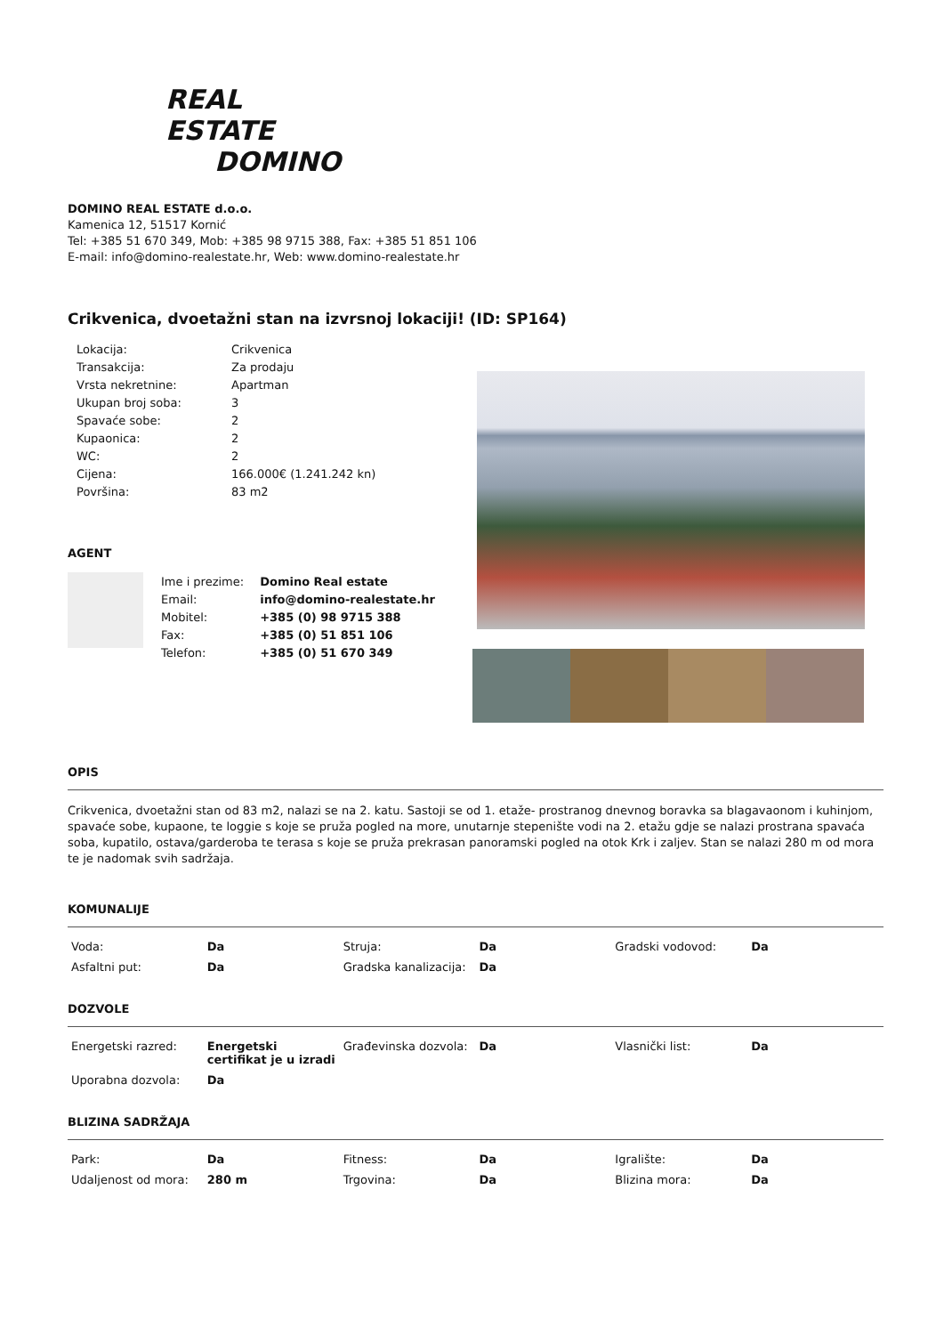REAL ESTATE
DOMINO
DOMINO REAL ESTATE d.o.o.
Kamenica 12, 51517 Kornić
Tel: +385 51 670 349, Mob: +385 98 9715 388, Fax: +385 51 851 106
E-mail: info@domino-realestate.hr, Web: www.domino-realestate.hr
Crikvenica, dvoetažni stan na izvrsnoj lokaciji! (ID: SP164)
| Lokacija: | Crikvenica |
| Transakcija: | Za prodaju |
| Vrsta nekretnine: | Apartman |
| Ukupan broj soba: | 3 |
| Spavaće sobe: | 2 |
| Kupaonica: | 2 |
| WC: | 2 |
| Cijena: | 166.000€ (1.241.242 kn) |
| Površina: | 83 m2 |
AGENT
| Ime i prezime: | Domino Real estate |
| Email: | info@domino-realestate.hr |
| Mobitel: | +385 (0) 98 9715 388 |
| Fax: | +385 (0) 51 851 106 |
| Telefon: | +385 (0) 51 670 349 |
OPIS
Crikvenica, dvoetažni stan od 83 m2, nalazi se na 2. katu. Sastoji se od 1. etaže- prostranog dnevnog boravka sa blagavaonom i kuhinjom, spavaće sobe, kupaone, te loggie s koje se pruža pogled na more, unutarnje stepenište vodi na 2. etažu gdje se nalazi prostrana spavaća soba, kupatilo, ostava/garderoba te terasa s koje se pruža prekrasan panoramski pogled na otok Krk i zaljev. Stan se nalazi 280 m od mora te je nadomak svih sadržaja.
KOMUNALIJE
| Voda: | Da | Struja: | Da | Gradski vodovod: | Da |
| Asfaltni put: | Da | Gradska kanalizacija: | Da | | |
DOZVOLE
| Energetski razred: | Energetski certifikat je u izradi | Građevinska dozvola: | Da | Vlasnički list: | Da |
| Uporabna dozvola: | Da | | | | |
BLIZINA SADRŽAJA
| Park: | Da | Fitness: | Da | Igralište: | Da |
| Udaljenost od mora: | 280 m | Trgovina: | Da | Blizina mora: | Da |